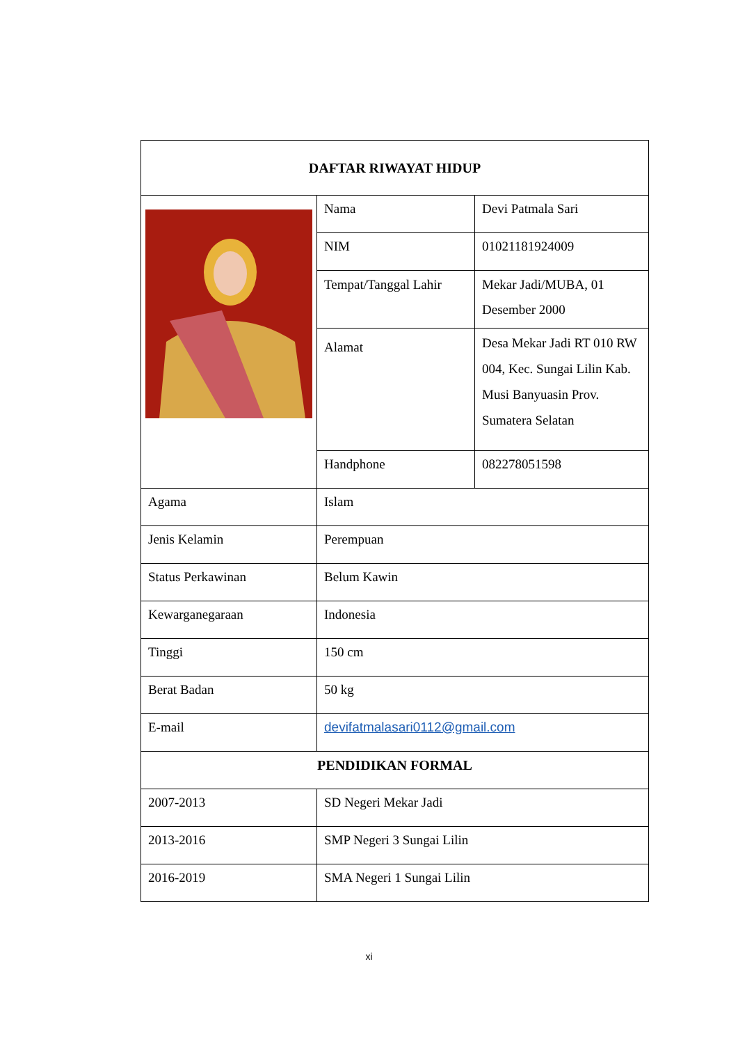| DAFTAR RIWAYAT HIDUP | | |
| | Nama | Devi Patmala Sari |
| | NIM | 01021181924009 |
| | Tempat/Tanggal Lahir | Mekar Jadi/MUBA, 01 Desember 2000 |
| | Alamat | Desa Mekar Jadi RT 010 RW 004, Kec. Sungai Lilin Kab. Musi Banyuasin Prov. Sumatera Selatan |
| | Handphone | 082278051598 |
| Agama | Islam | |
| Jenis Kelamin | Perempuan | |
| Status Perkawinan | Belum Kawin | |
| Kewarganegaraan | Indonesia | |
| Tinggi | 150 cm | |
| Berat Badan | 50 kg | |
| E-mail | devifatmalasari0112@gmail.com | |
| PENDIDIKAN FORMAL | | |
| 2007-2013 | SD Negeri Mekar Jadi | |
| 2013-2016 | SMP Negeri 3 Sungai Lilin | |
| 2016-2019 | SMA Negeri 1 Sungai Lilin | |
xi